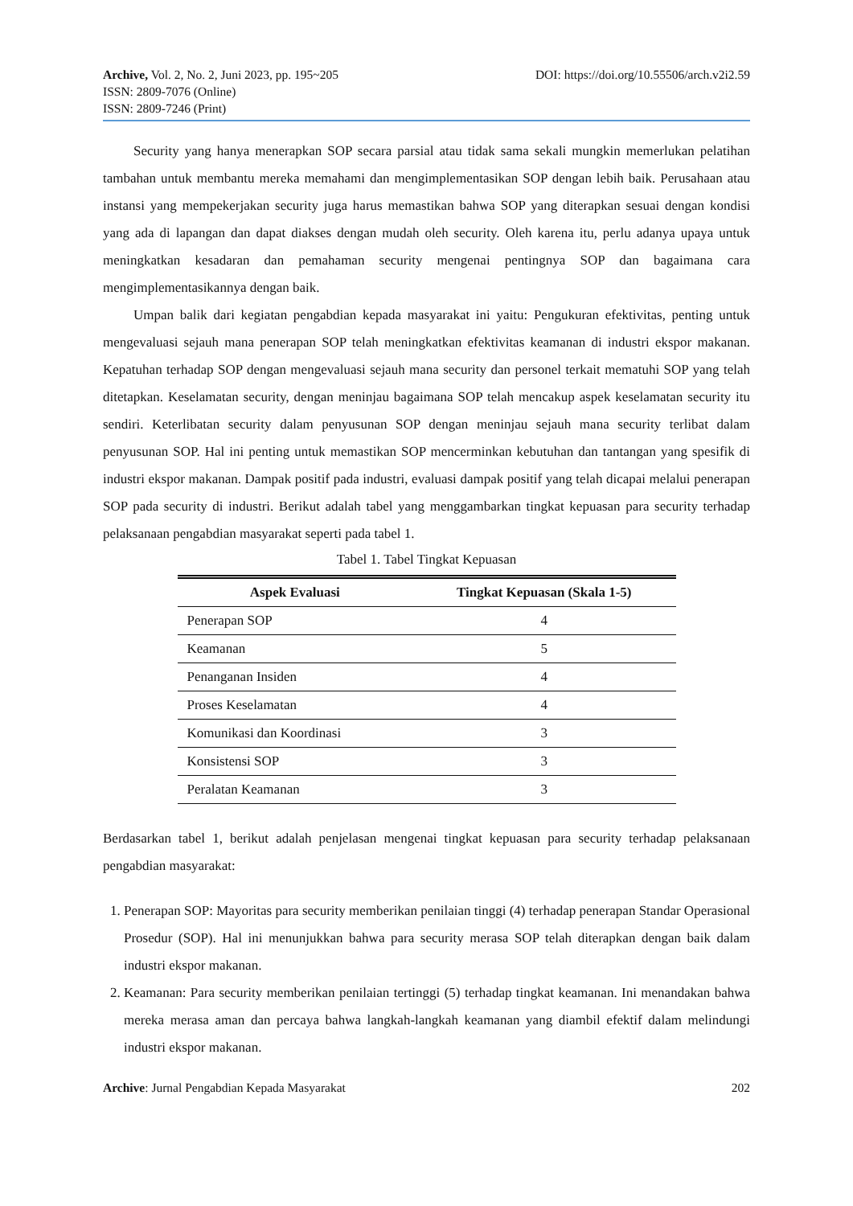Archive, Vol. 2, No. 2, Juni 2023, pp. 195~205 DOI: https://doi.org/10.55506/arch.v2i2.59
ISSN: 2809-7076 (Online)
ISSN: 2809-7246 (Print)
Security yang hanya menerapkan SOP secara parsial atau tidak sama sekali mungkin memerlukan pelatihan tambahan untuk membantu mereka memahami dan mengimplementasikan SOP dengan lebih baik. Perusahaan atau instansi yang mempekerjakan security juga harus memastikan bahwa SOP yang diterapkan sesuai dengan kondisi yang ada di lapangan dan dapat diakses dengan mudah oleh security. Oleh karena itu, perlu adanya upaya untuk meningkatkan kesadaran dan pemahaman security mengenai pentingnya SOP dan bagaimana cara mengimplementasikannya dengan baik.
Umpan balik dari kegiatan pengabdian kepada masyarakat ini yaitu: Pengukuran efektivitas, penting untuk mengevaluasi sejauh mana penerapan SOP telah meningkatkan efektivitas keamanan di industri ekspor makanan. Kepatuhan terhadap SOP dengan mengevaluasi sejauh mana security dan personel terkait mematuhi SOP yang telah ditetapkan. Keselamatan security, dengan meninjau bagaimana SOP telah mencakup aspek keselamatan security itu sendiri. Keterlibatan security dalam penyusunan SOP dengan meninjau sejauh mana security terlibat dalam penyusunan SOP. Hal ini penting untuk memastikan SOP mencerminkan kebutuhan dan tantangan yang spesifik di industri ekspor makanan. Dampak positif pada industri, evaluasi dampak positif yang telah dicapai melalui penerapan SOP pada security di industri. Berikut adalah tabel yang menggambarkan tingkat kepuasan para security terhadap pelaksanaan pengabdian masyarakat seperti pada tabel 1.
Tabel 1. Tabel Tingkat Kepuasan
| Aspek Evaluasi | Tingkat Kepuasan (Skala 1-5) |
| --- | --- |
| Penerapan SOP | 4 |
| Keamanan | 5 |
| Penanganan Insiden | 4 |
| Proses Keselamatan | 4 |
| Komunikasi dan Koordinasi | 3 |
| Konsistensi SOP | 3 |
| Peralatan Keamanan | 3 |
Berdasarkan tabel 1, berikut adalah penjelasan mengenai tingkat kepuasan para security terhadap pelaksanaan pengabdian masyarakat:
1. Penerapan SOP: Mayoritas para security memberikan penilaian tinggi (4) terhadap penerapan Standar Operasional Prosedur (SOP). Hal ini menunjukkan bahwa para security merasa SOP telah diterapkan dengan baik dalam industri ekspor makanan.
2. Keamanan: Para security memberikan penilaian tertinggi (5) terhadap tingkat keamanan. Ini menandakan bahwa mereka merasa aman dan percaya bahwa langkah-langkah keamanan yang diambil efektif dalam melindungi industri ekspor makanan.
Archive: Jurnal Pengabdian Kepada Masyarakat 202